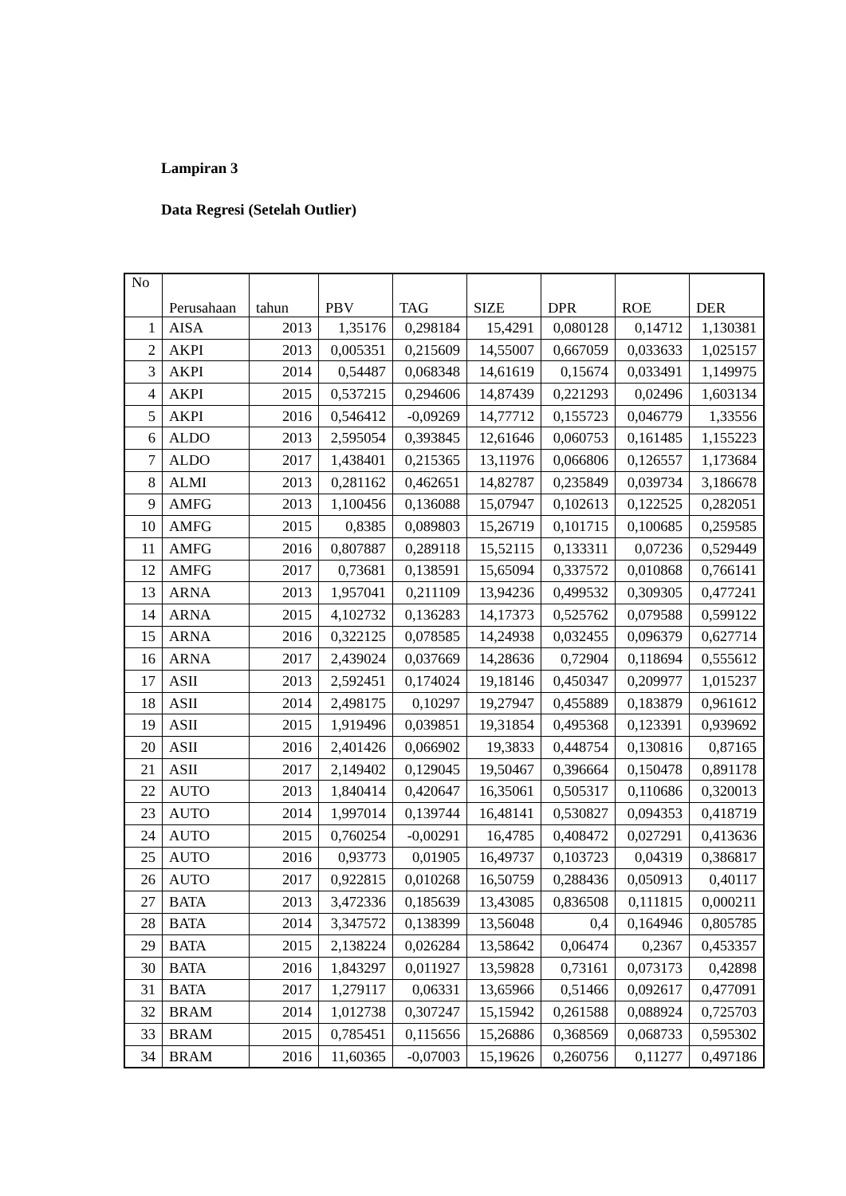Lampiran 3
Data Regresi (Setelah Outlier)
| No | Perusahaan | tahun | PBV | TAG | SIZE | DPR | ROE | DER |
| --- | --- | --- | --- | --- | --- | --- | --- | --- |
| 1 | AISA | 2013 | 1,35176 | 0,298184 | 15,4291 | 0,080128 | 0,14712 | 1,130381 |
| 2 | AKPI | 2013 | 0,005351 | 0,215609 | 14,55007 | 0,667059 | 0,033633 | 1,025157 |
| 3 | AKPI | 2014 | 0,54487 | 0,068348 | 14,61619 | 0,15674 | 0,033491 | 1,149975 |
| 4 | AKPI | 2015 | 0,537215 | 0,294606 | 14,87439 | 0,221293 | 0,02496 | 1,603134 |
| 5 | AKPI | 2016 | 0,546412 | -0,09269 | 14,77712 | 0,155723 | 0,046779 | 1,33556 |
| 6 | ALDO | 2013 | 2,595054 | 0,393845 | 12,61646 | 0,060753 | 0,161485 | 1,155223 |
| 7 | ALDO | 2017 | 1,438401 | 0,215365 | 13,11976 | 0,066806 | 0,126557 | 1,173684 |
| 8 | ALMI | 2013 | 0,281162 | 0,462651 | 14,82787 | 0,235849 | 0,039734 | 3,186678 |
| 9 | AMFG | 2013 | 1,100456 | 0,136088 | 15,07947 | 0,102613 | 0,122525 | 0,282051 |
| 10 | AMFG | 2015 | 0,8385 | 0,089803 | 15,26719 | 0,101715 | 0,100685 | 0,259585 |
| 11 | AMFG | 2016 | 0,807887 | 0,289118 | 15,52115 | 0,133311 | 0,07236 | 0,529449 |
| 12 | AMFG | 2017 | 0,73681 | 0,138591 | 15,65094 | 0,337572 | 0,010868 | 0,766141 |
| 13 | ARNA | 2013 | 1,957041 | 0,211109 | 13,94236 | 0,499532 | 0,309305 | 0,477241 |
| 14 | ARNA | 2015 | 4,102732 | 0,136283 | 14,17373 | 0,525762 | 0,079588 | 0,599122 |
| 15 | ARNA | 2016 | 0,322125 | 0,078585 | 14,24938 | 0,032455 | 0,096379 | 0,627714 |
| 16 | ARNA | 2017 | 2,439024 | 0,037669 | 14,28636 | 0,72904 | 0,118694 | 0,555612 |
| 17 | ASII | 2013 | 2,592451 | 0,174024 | 19,18146 | 0,450347 | 0,209977 | 1,015237 |
| 18 | ASII | 2014 | 2,498175 | 0,10297 | 19,27947 | 0,455889 | 0,183879 | 0,961612 |
| 19 | ASII | 2015 | 1,919496 | 0,039851 | 19,31854 | 0,495368 | 0,123391 | 0,939692 |
| 20 | ASII | 2016 | 2,401426 | 0,066902 | 19,3833 | 0,448754 | 0,130816 | 0,87165 |
| 21 | ASII | 2017 | 2,149402 | 0,129045 | 19,50467 | 0,396664 | 0,150478 | 0,891178 |
| 22 | AUTO | 2013 | 1,840414 | 0,420647 | 16,35061 | 0,505317 | 0,110686 | 0,320013 |
| 23 | AUTO | 2014 | 1,997014 | 0,139744 | 16,48141 | 0,530827 | 0,094353 | 0,418719 |
| 24 | AUTO | 2015 | 0,760254 | -0,00291 | 16,4785 | 0,408472 | 0,027291 | 0,413636 |
| 25 | AUTO | 2016 | 0,93773 | 0,01905 | 16,49737 | 0,103723 | 0,04319 | 0,386817 |
| 26 | AUTO | 2017 | 0,922815 | 0,010268 | 16,50759 | 0,288436 | 0,050913 | 0,40117 |
| 27 | BATA | 2013 | 3,472336 | 0,185639 | 13,43085 | 0,836508 | 0,111815 | 0,000211 |
| 28 | BATA | 2014 | 3,347572 | 0,138399 | 13,56048 | 0,4 | 0,164946 | 0,805785 |
| 29 | BATA | 2015 | 2,138224 | 0,026284 | 13,58642 | 0,06474 | 0,2367 | 0,453357 |
| 30 | BATA | 2016 | 1,843297 | 0,011927 | 13,59828 | 0,73161 | 0,073173 | 0,42898 |
| 31 | BATA | 2017 | 1,279117 | 0,06331 | 13,65966 | 0,51466 | 0,092617 | 0,477091 |
| 32 | BRAM | 2014 | 1,012738 | 0,307247 | 15,15942 | 0,261588 | 0,088924 | 0,725703 |
| 33 | BRAM | 2015 | 0,785451 | 0,115656 | 15,26886 | 0,368569 | 0,068733 | 0,595302 |
| 34 | BRAM | 2016 | 11,60365 | -0,07003 | 15,19626 | 0,260756 | 0,11277 | 0,497186 |